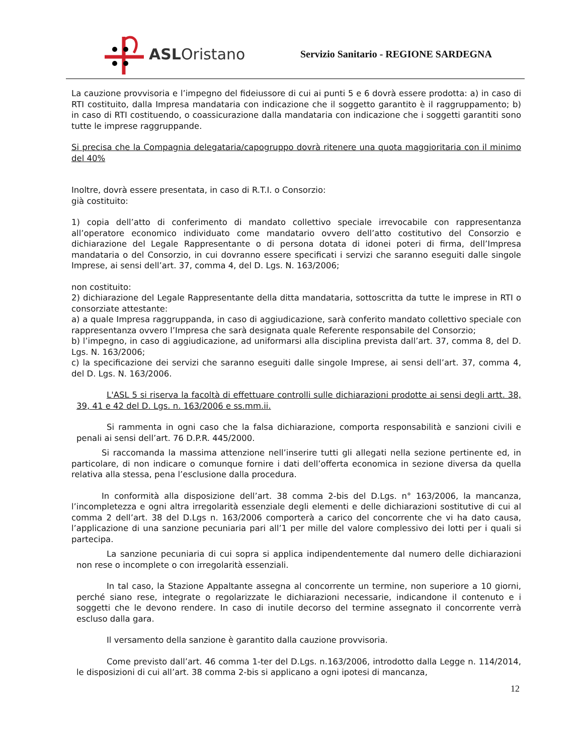ASLOristano
Servizio Sanitario - REGIONE SARDEGNA
La cauzione provvisoria e l’impegno del fideiussore di cui ai punti 5 e 6 dovrà essere prodotta: a) in caso di RTI costituito, dalla Impresa mandataria con indicazione che il soggetto garantito è il raggruppamento; b) in caso di RTI costituendo, o coassicurazione dalla mandataria con indicazione che i soggetti garantiti sono tutte le imprese raggruppande.
Si precisa che la Compagnia delegataria/capogruppo dovrà ritenere una quota maggioritaria con il minimo del 40%
Inoltre, dovrà essere presentata, in caso di R.T.I. o Consorzio:
già costituito:
1) copia dell’atto di conferimento di mandato collettivo speciale irrevocabile con rappresentanza all’operatore economico individuato come mandatario ovvero dell’atto costitutivo del Consorzio e dichiarazione del Legale Rappresentante o di persona dotata di idonei poteri di firma, dell’Impresa mandataria o del Consorzio, in cui dovranno essere specificati i servizi che saranno eseguiti dalle singole Imprese, ai sensi dell’art. 37, comma 4, del D. Lgs. N. 163/2006;
non costituito:
2) dichiarazione del Legale Rappresentante della ditta mandataria, sottoscritta da tutte le imprese in RTI o consorziate attestante:
a) a quale Impresa raggruppanda, in caso di aggiudicazione, sarà conferito mandato collettivo speciale con rappresentanza ovvero l’Impresa che sarà designata quale Referente responsabile del Consorzio;
b) l’impegno, in caso di aggiudicazione, ad uniformarsi alla disciplina prevista dall’art. 37, comma 8, del D. Lgs. N. 163/2006;
c) la specificazione dei servizi che saranno eseguiti dalle singole Imprese, ai sensi dell’art. 37, comma 4, del D. Lgs. N. 163/2006.
L'ASL 5 si riserva la facoltà di effettuare controlli sulle dichiarazioni prodotte ai sensi degli artt. 38, 39, 41 e 42 del D. Lgs. n. 163/2006 e ss.mm.ii.
Si rammenta in ogni caso che la falsa dichiarazione, comporta responsabilità e sanzioni civili e penali ai sensi dell’art. 76 D.P.R. 445/2000.
Si raccomanda la massima attenzione nell’inserire tutti gli allegati nella sezione pertinente ed, in particolare, di non indicare o comunque fornire i dati dell’offerta economica in sezione diversa da quella relativa alla stessa, pena l’esclusione dalla procedura.
In conformità alla disposizione dell’art. 38 comma 2-bis del D.Lgs. n° 163/2006, la mancanza, l’incompletezza e ogni altra irregolarità essenziale degli elementi e delle dichiarazioni sostitutive di cui al comma 2 dell’art. 38 del D.Lgs n. 163/2006 comporterà a carico del concorrente che vi ha dato causa, l’applicazione di una sanzione pecuniaria pari all’1 per mille del valore complessivo dei lotti per i quali si partecipa.
La sanzione pecuniaria di cui sopra si applica indipendentemente dal numero delle dichiarazioni non rese o incomplete o con irregolarità essenziali.
In tal caso, la Stazione Appaltante assegna al concorrente un termine, non superiore a 10 giorni, perché siano rese, integrate o regolarizzate le dichiarazioni necessarie, indicandone il contenuto e i soggetti che le devono rendere. In caso di inutile decorso del termine assegnato il concorrente verrà escluso dalla gara.
Il versamento della sanzione è garantito dalla cauzione provvisoria.
Come previsto dall’art. 46 comma 1-ter del D.Lgs. n.163/2006, introdotto dalla Legge n. 114/2014, le disposizioni di cui all’art. 38 comma 2-bis si applicano a ogni ipotesi di mancanza,
12